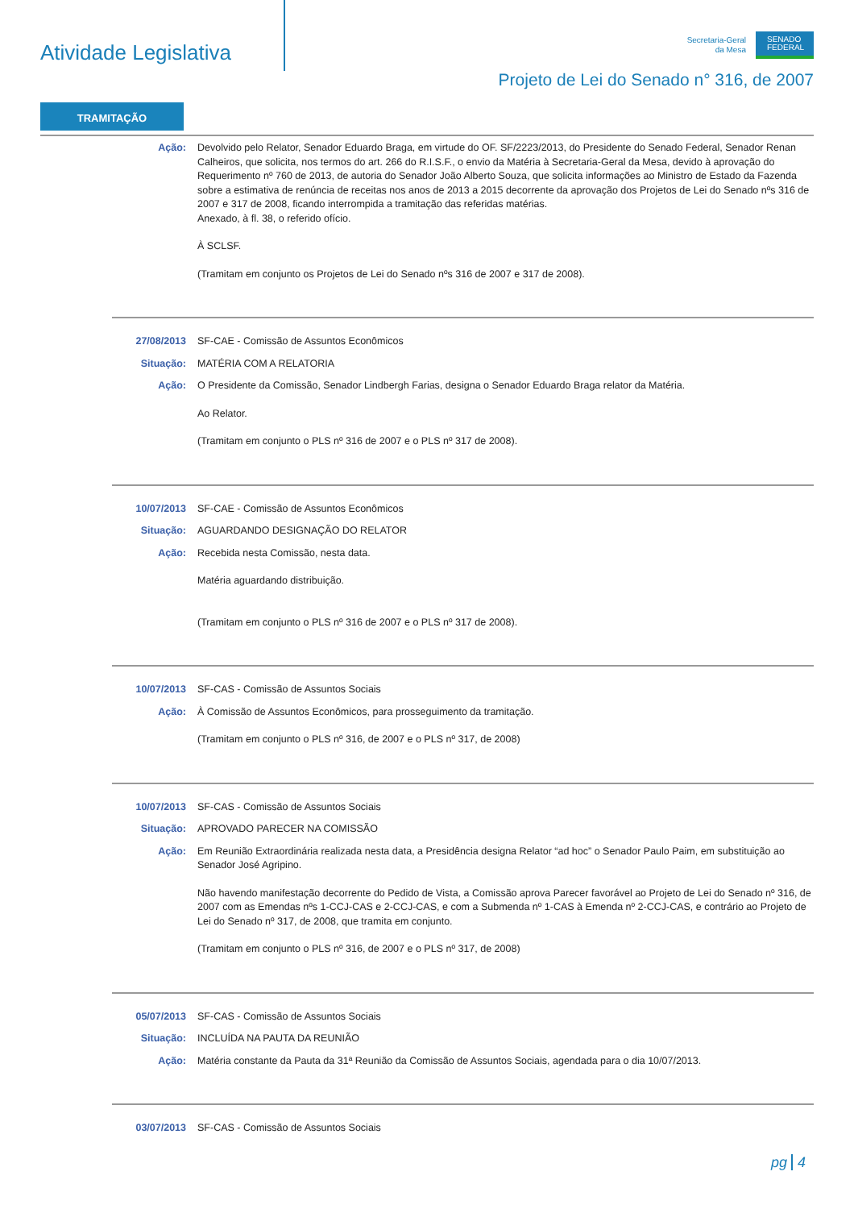Atividade Legislativa
Secretaria-Geral
da Mesa
SENADO FEDERAL
Projeto de Lei do Senado n° 316, de 2007
TRAMITAÇÃO
Ação: Devolvido pelo Relator, Senador Eduardo Braga, em virtude do OF. SF/2223/2013, do Presidente do Senado Federal, Senador Renan Calheiros, que solicita, nos termos do art. 266 do R.I.S.F., o envio da Matéria à Secretaria-Geral da Mesa, devido à aprovação do Requerimento nº 760 de 2013, de autoria do Senador João Alberto Souza, que solicita informações ao Ministro de Estado da Fazenda sobre a estimativa de renúncia de receitas nos anos de 2013 a 2015 decorrente da aprovação dos Projetos de Lei do Senado nºs 316 de 2007 e 317 de 2008, ficando interrompida a tramitação das referidas matérias.
Anexado, à fl. 38, o referido ofício.
À SCLSF.
(Tramitam em conjunto os Projetos de Lei do Senado nºs 316 de 2007 e 317 de 2008).
27/08/2013 SF-CAE - Comissão de Assuntos Econômicos
Situação: MATÉRIA COM A RELATORIA
Ação: O Presidente da Comissão, Senador Lindbergh Farias, designa o Senador Eduardo Braga relator da Matéria.
Ao Relator.
(Tramitam em conjunto o PLS nº 316 de 2007 e o PLS nº 317 de 2008).
10/07/2013 SF-CAE - Comissão de Assuntos Econômicos
Situação: AGUARDANDO DESIGNAÇÃO DO RELATOR
Ação: Recebida nesta Comissão, nesta data.
Matéria aguardando distribuição.
(Tramitam em conjunto o PLS nº 316 de 2007 e o PLS nº 317 de 2008).
10/07/2013 SF-CAS - Comissão de Assuntos Sociais
Ação: À Comissão de Assuntos Econômicos, para prosseguimento da tramitação.
(Tramitam em conjunto o PLS nº 316, de 2007 e o PLS nº 317, de 2008)
10/07/2013 SF-CAS - Comissão de Assuntos Sociais
Situação: APROVADO PARECER NA COMISSÃO
Ação: Em Reunião Extraordinária realizada nesta data, a Presidência designa Relator “ad hoc” o Senador Paulo Paim, em substituição ao Senador José Agripino.
Não havendo manifestação decorrente do Pedido de Vista, a Comissão aprova Parecer favorável ao Projeto de Lei do Senado nº 316, de 2007 com as Emendas nºs 1-CCJ-CAS e 2-CCJ-CAS, e com a Submenda nº 1-CAS à Emenda nº 2-CCJ-CAS, e contrário ao Projeto de Lei do Senado nº 317, de 2008, que tramita em conjunto.
(Tramitam em conjunto o PLS nº 316, de 2007 e o PLS nº 317, de 2008)
05/07/2013 SF-CAS - Comissão de Assuntos Sociais
Situação: INCLUÍDA NA PAUTA DA REUNIÃO
Ação: Matéria constante da Pauta da 31ª Reunião da Comissão de Assuntos Sociais, agendada para o dia 10/07/2013.
03/07/2013 SF-CAS - Comissão de Assuntos Sociais
pg 4